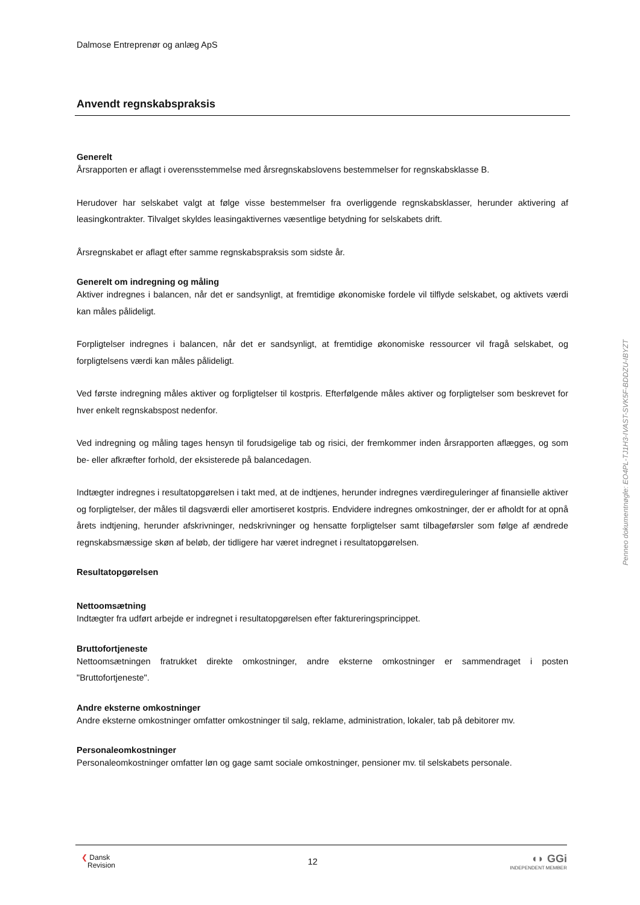Dalmose Entreprenør og anlæg ApS
Anvendt regnskabspraksis
Generelt
Årsrapporten er aflagt i overensstemmelse med årsregnskabslovens bestemmelser for regnskabsklasse B.
Herudover har selskabet valgt at følge visse bestemmelser fra overliggende regnskabsklasser, herunder aktivering af leasingkontrakter. Tilvalget skyldes leasingaktivernes væsentlige betydning for selskabets drift.
Årsregnskabet er aflagt efter samme regnskabspraksis som sidste år.
Generelt om indregning og måling
Aktiver indregnes i balancen, når det er sandsynligt, at fremtidige økonomiske fordele vil tilflyde selskabet, og aktivets værdi kan måles pålideligt.
Forpligtelser indregnes i balancen, når det er sandsynligt, at fremtidige økonomiske ressourcer vil fragå selskabet, og forpligtelsens værdi kan måles pålideligt.
Ved første indregning måles aktiver og forpligtelser til kostpris. Efterfølgende måles aktiver og forpligtelser som beskrevet for hver enkelt regnskabspost nedenfor.
Ved indregning og måling tages hensyn til forudsigelige tab og risici, der fremkommer inden årsrapporten aflægges, og som be- eller afkræfter forhold, der eksisterede på balancedagen.
Indtægter indregnes i resultatopgørelsen i takt med, at de indtjenes, herunder indregnes værdireguleringer af finansielle aktiver og forpligtelser, der måles til dagsværdi eller amortiseret kostpris. Endvidere indregnes omkostninger, der er afholdt for at opnå årets indtjening, herunder afskrivninger, nedskrivninger og hensatte forpligtelser samt tilbageførsler som følge af ændrede regnskabsmæssige skøn af beløb, der tidligere har været indregnet i resultatopgørelsen.
Resultatopgørelsen
Nettoomsætning
Indtægter fra udført arbejde er indregnet i resultatopgørelsen efter faktureringsprincippet.
Bruttofortjeneste
Nettoomsætningen fratrukket direkte omkostninger, andre eksterne omkostninger er sammendraget i posten "Bruttofortjeneste".
Andre eksterne omkostninger
Andre eksterne omkostninger omfatter omkostninger til salg, reklame, administration, lokaler, tab på debitorer mv.
Personaleomkostninger
Personaleomkostninger omfatter løn og gage samt sociale omkostninger, pensioner mv. til selskabets personale.
❮ Dansk
Revision
12
◖◗ GGi
INDEPENDENT MEMBER
Penneo dokumentnøgle: EO4PL-TJ1H3-IVAST-SVK5F-BDDZU-IBYZT